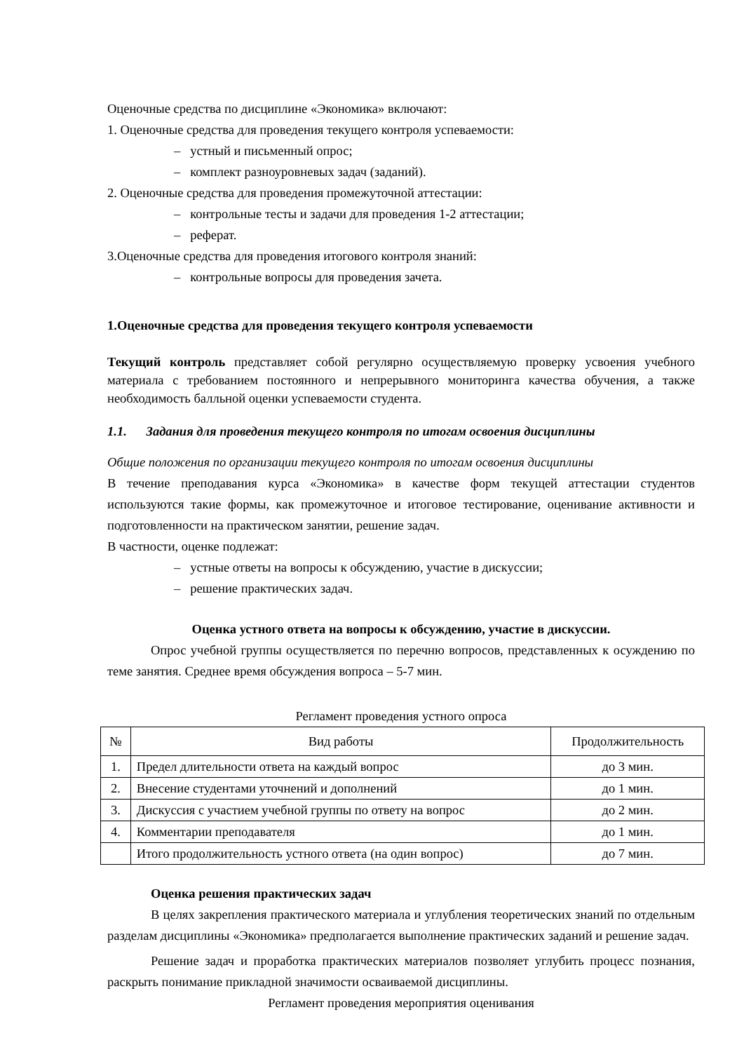Оценочные средства по дисциплине «Экономика» включают:
1. Оценочные средства для проведения текущего контроля успеваемости:
– устный и письменный опрос;
– комплект разноуровневых задач (заданий).
2. Оценочные средства для проведения промежуточной аттестации:
– контрольные тесты и задачи для проведения 1-2 аттестации;
– реферат.
3.Оценочные средства для проведения итогового контроля знаний:
– контрольные вопросы для проведения зачета.
1.Оценочные средства для проведения текущего контроля успеваемости
Текущий контроль представляет собой регулярно осуществляемую проверку усвоения учебного материала с требованием постоянного и непрерывного мониторинга качества обучения, а также необходимость балльной оценки успеваемости студента.
1.1. Задания для проведения текущего контроля по итогам освоения дисциплины
Общие положения по организации текущего контроля по итогам освоения дисциплины
В течение преподавания курса «Экономика» в качестве форм текущей аттестации студентов используются такие формы, как промежуточное и итоговое тестирование, оценивание активности и подготовленности на практическом занятии, решение задач.
В частности, оценке подлежат:
– устные ответы на вопросы к обсуждению, участие в дискуссии;
– решение практических задач.
Оценка устного ответа на вопросы к обсуждению, участие в дискуссии.
Опрос учебной группы осуществляется по перечню вопросов, представленных к осуждению по теме занятия. Среднее время обсуждения вопроса – 5-7 мин.
Регламент проведения устного опроса
| № | Вид работы | Продолжительность |
| --- | --- | --- |
| 1. | Предел длительности ответа на каждый вопрос | до 3 мин. |
| 2. | Внесение студентами уточнений и дополнений | до 1 мин. |
| 3. | Дискуссия с участием учебной группы по ответу на вопрос | до 2 мин. |
| 4. | Комментарии преподавателя | до 1 мин. |
| | Итого продолжительность устного ответа (на один вопрос) | до 7 мин. |
Оценка решения практических задач
В целях закрепления практического материала и углубления теоретических знаний по отдельным разделам дисциплины «Экономика» предполагается выполнение практических заданий и решение задач.
Решение задач и проработка практических материалов позволяет углубить процесс познания, раскрыть понимание прикладной значимости осваиваемой дисциплины.
Регламент проведения мероприятия оценивания